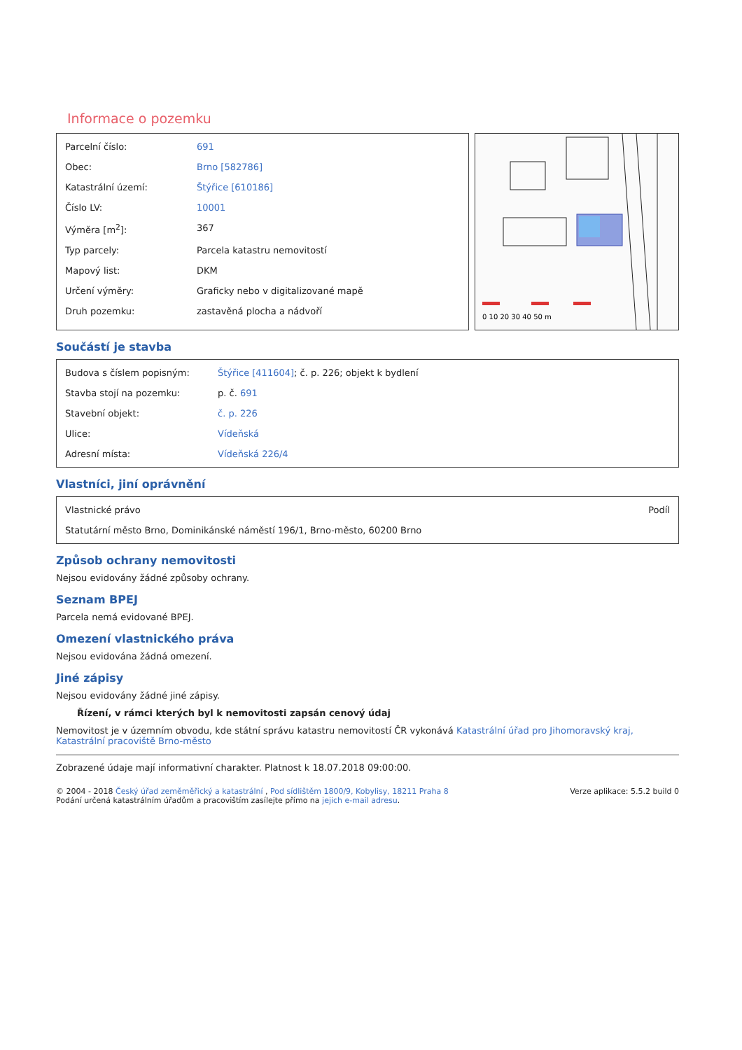Informace o pozemku
| Parcelní číslo: | 691 |
| Obec: | Brno [582786] |
| Katastrální území: | Štýřice [610186] |
| Číslo LV: | 10001 |
| Výměra [m<sup>2</sup>]: | 367 |
| Typ parcely: | Parcela katastru nemovitostí |
| Mapový list: | DKM |
| Určení výměry: | Graficky nebo v digitalizované mapě |
| Druh pozemku: | zastavěná plocha a nádvoří |
0 10 20 30 40 50 m
Součástí je stavba
| Budova s číslem popisným: | Štýřice [411604] ; č. p. 226; objekt k bydlení |
| Stavba stojí na pozemku: | p. č. 691 |
| Stavební objekt: | č. p. 226 |
| Ulice: | Vídeňská |
| Adresní místa: | Vídeňská 226/4 |
Vlastníci, jiní oprávnění
| Vlastnické právo | Podíl |
| Statutární město Brno, Dominikánské náměstí 196/1, Brno-město, 60200 Brno | |
Způsob ochrany nemovitosti
Nejsou evidovány žádné způsoby ochrany.
Seznam BPEJ
Parcela nemá evidované BPEJ.
Omezení vlastnického práva
Nejsou evidována žádná omezení.
Jiné zápisy
Nejsou evidovány žádné jiné zápisy.
Řízení, v rámci kterých byl k nemovitosti zapsán cenový údaj
Nemovitost je v územním obvodu, kde státní správu katastru nemovitostí ČR vykonává Katastrální úřad pro Jihomoravský kraj, Katastrální pracoviště Brno-město
Zobrazené údaje mají informativní charakter. Platnost k 18.07.2018 09:00:00.
© 2004 - 2018 Český úřad zeměměřický a katastrální , Pod sídlištěm 1800/9, Kobylisy, 18211 Praha 8
Podání určená katastrálním úřadům a pracovištím zasílejte přímo na jejich e-mail adresu.
Verze aplikace: 5.5.2 build 0